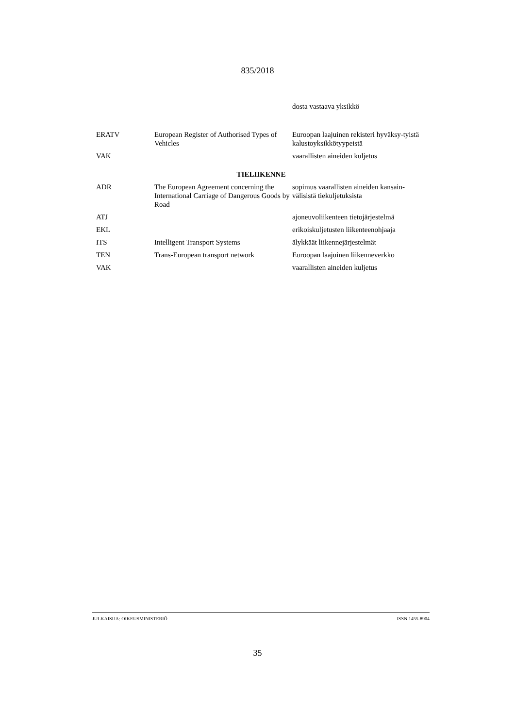835/2018
| | | dosta vastaava yksikkö |
| ERATV | European Register of Authorised Types of Vehicles | Euroopan laajuinen rekisteri hyväksy-tyistä kalustoyksikkötyypeistä |
| VAK | | vaarallisten aineiden kuljetus |
| TIELIIKENNE | | |
| ADR | The European Agreement concerning the International Carriage of Dangerous Goods by Road | sopimus vaarallisten aineiden kansain-välisistä tiekuljetuksista |
| ATJ | | ajoneuvoliikenteen tietojärjestelmä |
| EKL | | erikoiskuljetusten liikenteenohjaaja |
| ITS | Intelligent Transport Systems | älykkäät liikennejärjestelmät |
| TEN | Trans-European transport network | Euroopan laajuinen liikenneverkko |
| VAK | | vaarallisten aineiden kuljetus |
JULKAISIJA: OIKEUSMINISTERIÖ ISSN 1455-8904
35